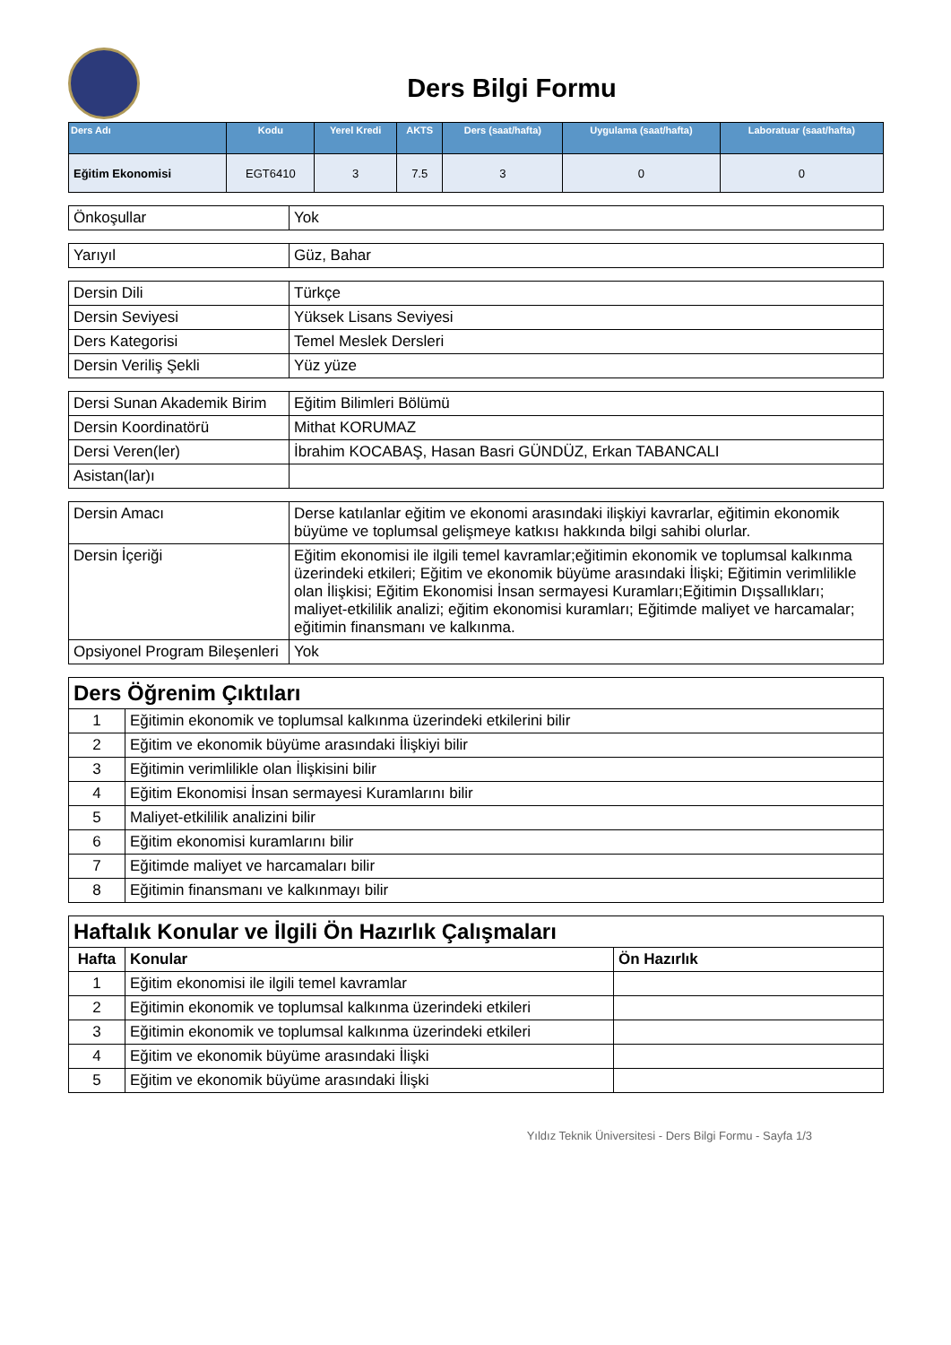Ders Bilgi Formu
| Ders Adı | Kodu | Yerel Kredi | AKTS | Ders (saat/hafta) | Uygulama (saat/hafta) | Laboratuar (saat/hafta) |
| --- | --- | --- | --- | --- | --- | --- |
| Eğitim Ekonomisi | EGT6410 | 3 | 7.5 | 3 | 0 | 0 |
| Önkoşullar | Yok |
| Yarıyıl | Güz, Bahar |
| Dersin Dili | Türkçe |
| Dersin Seviyesi | Yüksek Lisans Seviyesi |
| Ders Kategorisi | Temel Meslek Dersleri |
| Dersin Veriliş Şekli | Yüz yüze |
| Dersi Sunan Akademik Birim | Eğitim Bilimleri Bölümü |
| Dersin Koordinatörü | Mithat KORUMAZ |
| Dersi Veren(ler) | İbrahim KOCABAŞ, Hasan Basri GÜNDÜZ, Erkan TABANCALI |
| Asistan(lar)ı | |
| Dersin Amacı | Derse katılanlar eğitim ve ekonomi arasındaki ilişkiyi kavrarlar, eğitimin ekonomik büyüme ve toplumsal gelişmeye katkısı hakkında bilgi sahibi olurlar. |
| Dersin İçeriği | Eğitim ekonomisi ile ilgili temel kavramlar;eğitimin ekonomik ve toplumsal kalkınma üzerindeki etkileri; Eğitim ve ekonomik büyüme arasındaki İlişki; Eğitimin verimlilikle olan İlişkisi; Eğitim Ekonomisi İnsan sermayesi Kuramları;Eğitimin Dışsallıkları; maliyet-etkililik analizi; eğitim ekonomisi kuramları; Eğitimde maliyet ve harcamalar; eğitimin finansmanı ve kalkınma. |
| Opsiyonel Program Bileşenleri | Yok |
| Ders Öğrenim Çıktıları | |
| 1 | Eğitimin ekonomik ve toplumsal kalkınma üzerindeki etkilerini bilir |
| 2 | Eğitim ve ekonomik büyüme arasındaki İlişkiyi bilir |
| 3 | Eğitimin verimlilikle olan İlişkisini bilir |
| 4 | Eğitim Ekonomisi İnsan sermayesi Kuramlarını bilir |
| 5 | Maliyet-etkililik analizini bilir |
| 6 | Eğitim ekonomisi kuramlarını bilir |
| 7 | Eğitimde maliyet ve harcamaları bilir |
| 8 | Eğitimin finansmanı ve kalkınmayı bilir |
| Haftalık Konular ve İlgili Ön Hazırlık Çalışmaları | | |
| Hafta | Konular | Ön Hazırlık |
| 1 | Eğitim ekonomisi ile ilgili temel kavramlar | |
| 2 | Eğitimin ekonomik ve toplumsal kalkınma üzerindeki etkileri | |
| 3 | Eğitimin ekonomik ve toplumsal kalkınma üzerindeki etkileri | |
| 4 | Eğitim ve ekonomik büyüme arasındaki İlişki | |
| 5 | Eğitim ve ekonomik büyüme arasındaki İlişki | |
Yıldız Teknik Üniversitesi - Ders Bilgi Formu - Sayfa 1/3